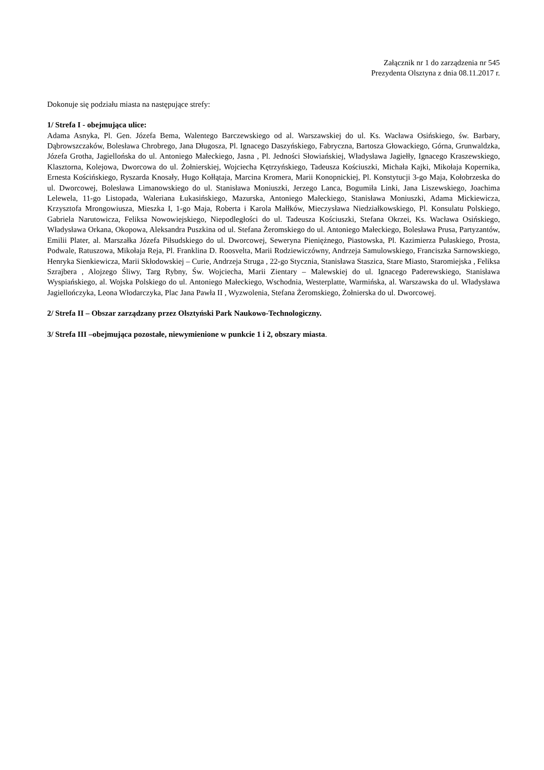Załącznik nr 1 do zarządzenia nr 545
Prezydenta Olsztyna z dnia 08.11.2017 r.
Dokonuje się podziału miasta na następujące strefy:
1/ Strefa I - obejmująca ulice:
Adama Asnyka, Pl. Gen. Józefa Bema, Walentego Barczewskiego od al. Warszawskiej do ul. Ks. Wacława Osińskiego, św. Barbary, Dąbrowszczaków, Bolesława Chrobrego, Jana Długosza, Pl. Ignacego Daszyńskiego, Fabryczna, Bartosza Głowackiego, Górna, Grunwaldzka, Józefa Grotha, Jagiellońska do ul. Antoniego Małeckiego, Jasna , Pl. Jedności Słowiańskiej, Władysława Jagiełły, Ignacego Kraszewskiego, Klasztorna, Kolejowa, Dworcowa do ul. Żołnierskiej, Wojciecha Kętrzyńskiego, Tadeusza Kościuszki, Michała Kajki, Mikołaja Kopernika, Ernesta Kościńskiego, Ryszarda Knosały, Hugo Kołłątaja, Marcina Kromera, Marii Konopnickiej, Pl. Konstytucji 3-go Maja, Kołobrzeska do ul. Dworcowej, Bolesława Limanowskiego do ul. Stanisława Moniuszki, Jerzego Lanca, Bogumiła Linki, Jana Liszewskiego, Joachima Lelewela, 11-go Listopada, Waleriana Łukasińskiego, Mazurska, Antoniego Małeckiego, Stanisława Moniuszki, Adama Mickiewicza, Krzysztofa Mrongowiusza, Mieszka I, 1-go Maja, Roberta i Karola Małłków, Mieczysława Niedziałkowskiego, Pl. Konsulatu Polskiego, Gabriela Narutowicza, Feliksa Nowowiejskiego, Niepodległości do ul. Tadeusza Kościuszki, Stefana Okrzei, Ks. Wacława Osińskiego, Władysława Orkana, Okopowa, Aleksandra Puszkina od ul. Stefana Żeromskiego do ul. Antoniego Małeckiego, Bolesława Prusa, Partyzantów, Emilii Plater, al. Marszałka Józefa Piłsudskiego do ul. Dworcowej, Seweryna Pieniężnego, Piastowska, Pl. Kazimierza Pułaskiego, Prosta, Podwale, Ratuszowa, Mikołaja Reja, Pl. Franklina D. Roosvelta, Marii Rodziewiczówny, Andrzeja Samulowskiego, Franciszka Sarnowskiego, Henryka Sienkiewicza, Marii Skłodowskiej – Curie, Andrzeja Struga , 22-go Stycznia, Stanisława Staszica, Stare Miasto, Staromiejska , Feliksa Szrajbera , Alojzego Śliwy, Targ Rybny, Św. Wojciecha, Marii Zientary – Malewskiej do ul. Ignacego Paderewskiego, Stanisława Wyspiańskiego, al. Wojska Polskiego do ul. Antoniego Małeckiego, Wschodnia, Westerplatte, Warmińska, al. Warszawska do ul. Władysława Jagiellończyka, Leona Włodarczyka, Plac Jana Pawła II , Wyzwolenia, Stefana Żeromskiego, Żołnierska do ul. Dworcowej.
2/ Strefa II – Obszar zarządzany przez Olsztyński Park Naukowo-Technologiczny.
3/ Strefa III –obejmująca pozostałe, niewymienione w punkcie 1 i 2, obszary miasta.